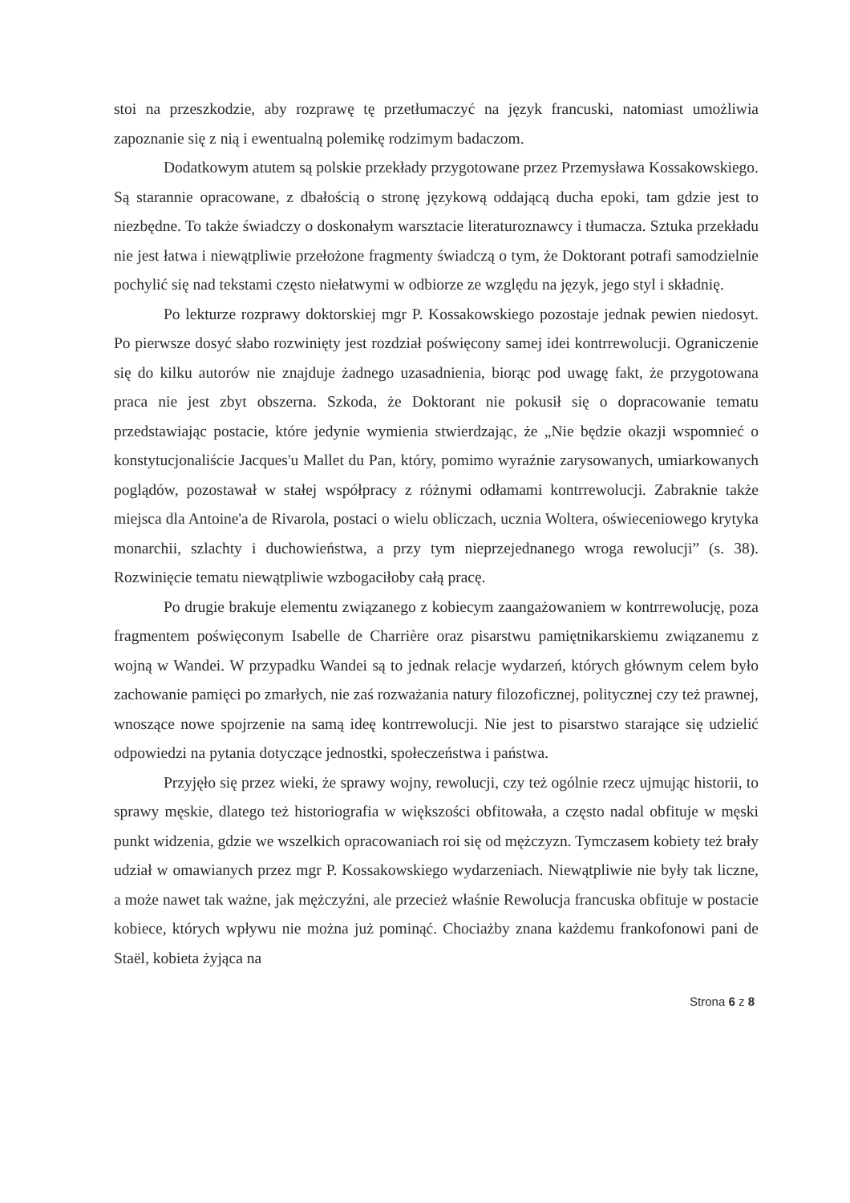stoi na przeszkodzie, aby rozprawę tę przetłumaczyć na język francuski, natomiast umożliwia zapoznanie się z nią i ewentualną polemikę rodzimym badaczom.
Dodatkowym atutem są polskie przekłady przygotowane przez Przemysława Kossakowskiego. Są starannie opracowane, z dbałością o stronę językową oddającą ducha epoki, tam gdzie jest to niezbędne. To także świadczy o doskonałym warsztacie literaturoznawcy i tłumacza. Sztuka przekładu nie jest łatwa i niewątpliwie przełożone fragmenty świadczą o tym, że Doktorant potrafi samodzielnie pochylić się nad tekstami często niełatwymi w odbiorze ze względu na język, jego styl i składnię.
Po lekturze rozprawy doktorskiej mgr P. Kossakowskiego pozostaje jednak pewien niedosyt. Po pierwsze dosyć słabo rozwinięty jest rozdział poświęcony samej idei kontrrewolucji. Ograniczenie się do kilku autorów nie znajduje żadnego uzasadnienia, biorąc pod uwagę fakt, że przygotowana praca nie jest zbyt obszerna. Szkoda, że Doktorant nie pokusił się o dopracowanie tematu przedstawiając postacie, które jedynie wymienia stwierdzając, że „Nie będzie okazji wspomnieć o konstytucjonaliście Jacques'u Mallet du Pan, który, pomimo wyraźnie zarysowanych, umiarkowanych poglądów, pozostawał w stałej współpracy z różnymi odłamami kontrrewolucji. Zabraknie także miejsca dla Antoine'a de Rivarola, postaci o wielu obliczach, ucznia Woltera, oświeceniowego krytyka monarchii, szlachty i duchowieństwa, a przy tym nieprzejednanego wroga rewolucji” (s. 38). Rozwinięcie tematu niewątpliwie wzbogaciłoby całą pracę.
Po drugie brakuje elementu związanego z kobiecym zaangażowaniem w kontrrewolucję, poza fragmentem poświęconym Isabelle de Charrière oraz pisarstwu pamiętnikarskiemu związanemu z wojną w Wandei. W przypadku Wandei są to jednak relacje wydarzeń, których głównym celem było zachowanie pamięci po zmarłych, nie zaś rozważania natury filozoficznej, politycznej czy też prawnej, wnoszące nowe spojrzenie na samą ideę kontrrewolucji. Nie jest to pisarstwo starające się udzielić odpowiedzi na pytania dotyczące jednostki, społeczeństwa i państwa.
Przyjęło się przez wieki, że sprawy wojny, rewolucji, czy też ogólnie rzecz ujmując historii, to sprawy męskie, dlatego też historiografia w większości obfitowała, a często nadal obfituje w męski punkt widzenia, gdzie we wszelkich opracowaniach roi się od mężczyzn. Tymczasem kobiety też brały udział w omawianych przez mgr P. Kossakowskiego wydarzeniach. Niewątpliwie nie były tak liczne, a może nawet tak ważne, jak mężczyźni, ale przecież właśnie Rewolucja francuska obfituje w postacie kobiece, których wpływu nie można już pominąć. Chociażby znana każdemu frankofonowi pani de Staël, kobieta żyjąca na
Strona 6 z 8